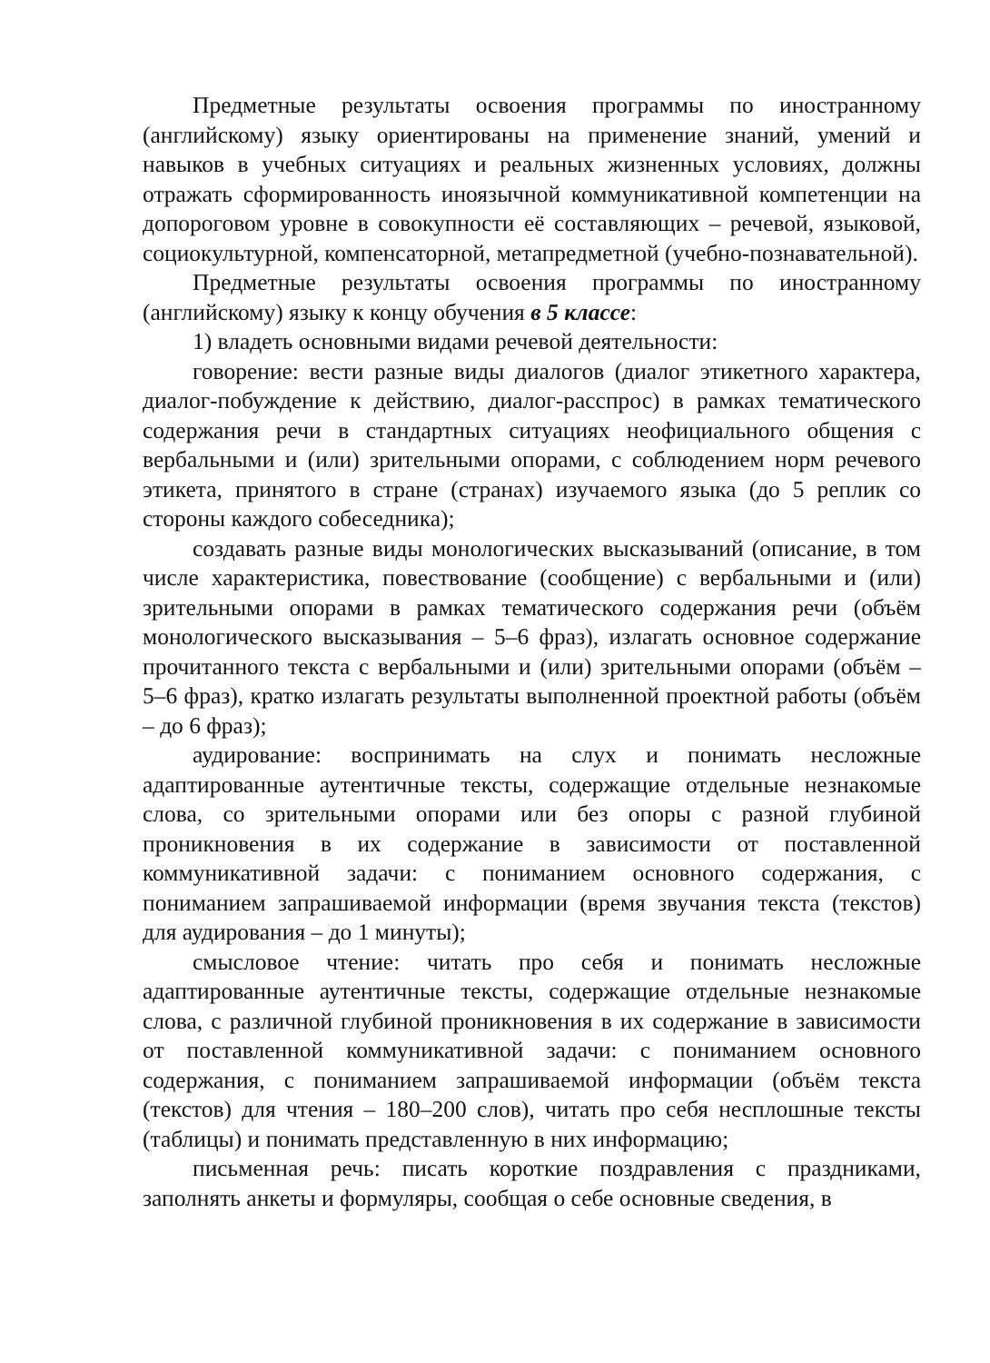Предметные результаты освоения программы по иностранному (английскому) языку ориентированы на применение знаний, умений и навыков в учебных ситуациях и реальных жизненных условиях, должны отражать сформированность иноязычной коммуникативной компетенции на допороговом уровне в совокупности её составляющих – речевой, языковой, социокультурной, компенсаторной, метапредметной (учебно-познавательной).
Предметные результаты освоения программы по иностранному (английскому) языку к концу обучения в 5 классе:
1) владеть основными видами речевой деятельности:
говорение: вести разные виды диалогов (диалог этикетного характера, диалог-побуждение к действию, диалог-расспрос) в рамках тематического содержания речи в стандартных ситуациях неофициального общения с вербальными и (или) зрительными опорами, с соблюдением норм речевого этикета, принятого в стране (странах) изучаемого языка (до 5 реплик со стороны каждого собеседника);
создавать разные виды монологических высказываний (описание, в том числе характеристика, повествование (сообщение) с вербальными и (или) зрительными опорами в рамках тематического содержания речи (объём монологического высказывания – 5–6 фраз), излагать основное содержание прочитанного текста с вербальными и (или) зрительными опорами (объём – 5–6 фраз), кратко излагать результаты выполненной проектной работы (объём – до 6 фраз);
аудирование: воспринимать на слух и понимать несложные адаптированные аутентичные тексты, содержащие отдельные незнакомые слова, со зрительными опорами или без опоры с разной глубиной проникновения в их содержание в зависимости от поставленной коммуникативной задачи: с пониманием основного содержания, с пониманием запрашиваемой информации (время звучания текста (текстов) для аудирования – до 1 минуты);
смысловое чтение: читать про себя и понимать несложные адаптированные аутентичные тексты, содержащие отдельные незнакомые слова, с различной глубиной проникновения в их содержание в зависимости от поставленной коммуникативной задачи: с пониманием основного содержания, с пониманием запрашиваемой информации (объём текста (текстов) для чтения – 180–200 слов), читать про себя несплошные тексты (таблицы) и понимать представленную в них информацию;
письменная речь: писать короткие поздравления с праздниками, заполнять анкеты и формуляры, сообщая о себе основные сведения, в